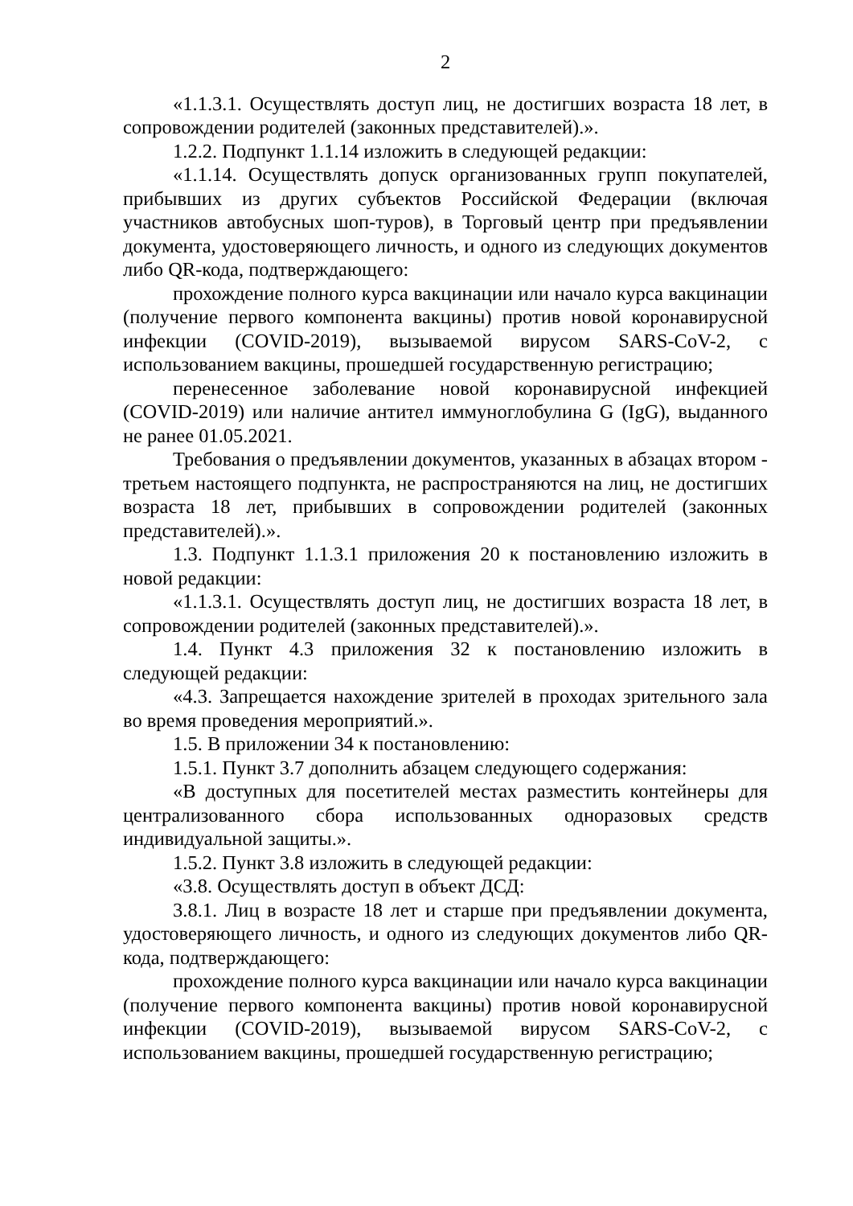2
«1.1.3.1. Осуществлять доступ лиц, не достигших возраста 18 лет, в сопровождении родителей (законных представителей).».
1.2.2. Подпункт 1.1.14 изложить в следующей редакции:
«1.1.14. Осуществлять допуск организованных групп покупателей, прибывших из других субъектов Российской Федерации (включая участников автобусных шоп-туров), в Торговый центр при предъявлении документа, удостоверяющего личность, и одного из следующих документов либо QR-кода, подтверждающего:
прохождение полного курса вакцинации или начало курса вакцинации (получение первого компонента вакцины) против новой коронавирусной инфекции (COVID-2019), вызываемой вирусом SARS-CoV-2, с использованием вакцины, прошедшей государственную регистрацию;
перенесенное заболевание новой коронавирусной инфекцией (COVID-2019) или наличие антител иммуноглобулина G (IgG), выданного не ранее 01.05.2021.
Требования о предъявлении документов, указанных в абзацах втором - третьем настоящего подпункта, не распространяются на лиц, не достигших возраста 18 лет, прибывших в сопровождении родителей (законных представителей).».
1.3. Подпункт 1.1.3.1 приложения 20 к постановлению изложить в новой редакции:
«1.1.3.1. Осуществлять доступ лиц, не достигших возраста 18 лет, в сопровождении родителей (законных представителей).».
1.4. Пункт 4.3 приложения 32 к постановлению изложить в следующей редакции:
«4.3. Запрещается нахождение зрителей в проходах зрительного зала во время проведения мероприятий.».
1.5. В приложении 34 к постановлению:
1.5.1. Пункт 3.7 дополнить абзацем следующего содержания:
«В доступных для посетителей местах разместить контейнеры для централизованного сбора использованных одноразовых средств индивидуальной защиты.».
1.5.2. Пункт 3.8 изложить в следующей редакции:
«3.8. Осуществлять доступ в объект ДСД:
3.8.1. Лиц в возрасте 18 лет и старше при предъявлении документа, удостоверяющего личность, и одного из следующих документов либо QR-кода, подтверждающего:
прохождение полного курса вакцинации или начало курса вакцинации (получение первого компонента вакцины) против новой коронавирусной инфекции (COVID-2019), вызываемой вирусом SARS-CoV-2, с использованием вакцины, прошедшей государственную регистрацию;